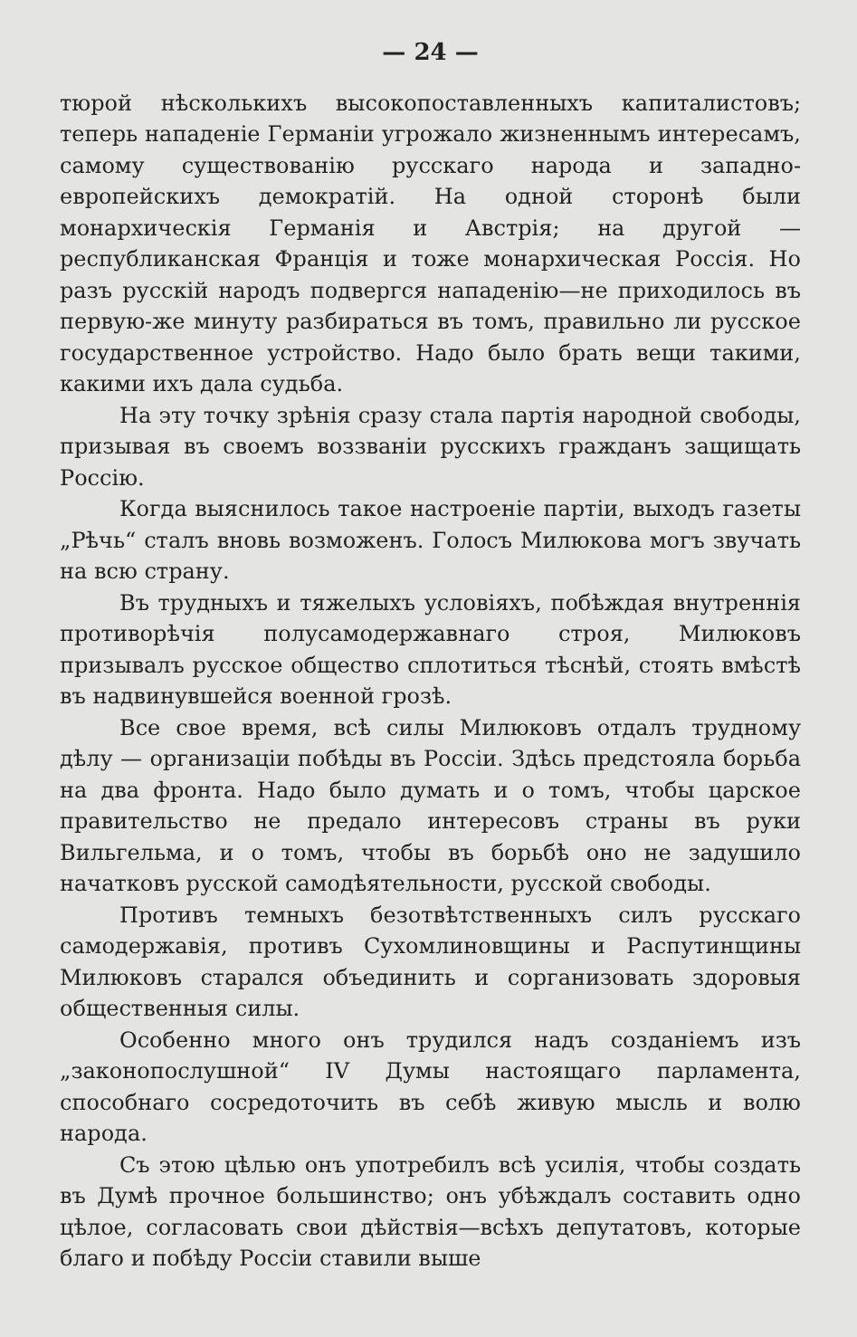— 24 —
тюрой нѣсколькихъ высокопоставленныхъ капиталистовъ; теперь нападеніе Германіи угрожало жизненнымъ интересамъ, самому существованію русскаго народа и западно-европейскихъ демократій. На одной сторонѣ были монархическія Германія и Австрія; на другой — республиканская Франція и тоже монархическая Россія. Но разъ русскій народъ подвергся нападенію—не приходилось въ первую-же минуту разбираться въ томъ, правильно ли русское государственное устройство. Надо было брать вещи такими, какими ихъ дала судьба.
На эту точку зрѣнія сразу стала партія народной свободы, призывая въ своемъ воззваніи русскихъ гражданъ защищать Россію.
Когда выяснилось такое настроеніе партіи, выходъ газеты „Рѣчь“ сталъ вновь возможенъ. Голосъ Милюкова могъ звучать на всю страну.
Въ трудныхъ и тяжелыхъ условіяхъ, побѣждая внутреннія противорѣчія полусамодержавнаго строя, Милюковъ призывалъ русское общество сплотиться тѣснѣй, стоять вмѣстѣ въ надвинувшейся военной грозѣ.
Все свое время, всѣ силы Милюковъ отдалъ трудному дѣлу — организаціи побѣды въ Россіи. Здѣсь предстояла борьба на два фронта. Надо было думать и о томъ, чтобы царское правительство не предало интересовъ страны въ руки Вильгельма, и о томъ, чтобы въ борьбѣ оно не задушило начатковъ русской самодѣятельности, русской свободы.
Противъ темныхъ безотвѣтственныхъ силъ русскаго самодержавія, противъ Сухомлиновщины и Распутинщины Милюковъ старался объединить и сорганизовать здоровыя общественныя силы.
Особенно много онъ трудился надъ созданіемъ изъ „законопослушной“ IV Думы настоящаго парламента, способнаго сосредоточить въ себѣ живую мысль и волю народа.
Съ этою цѣлью онъ употребилъ всѣ усилія, чтобы создать въ Думѣ прочное большинство; онъ убѣждалъ составить одно цѣлое, согласовать свои дѣйствія—всѣхъ депутатовъ, которые благо и побѣду Россіи ставили выше